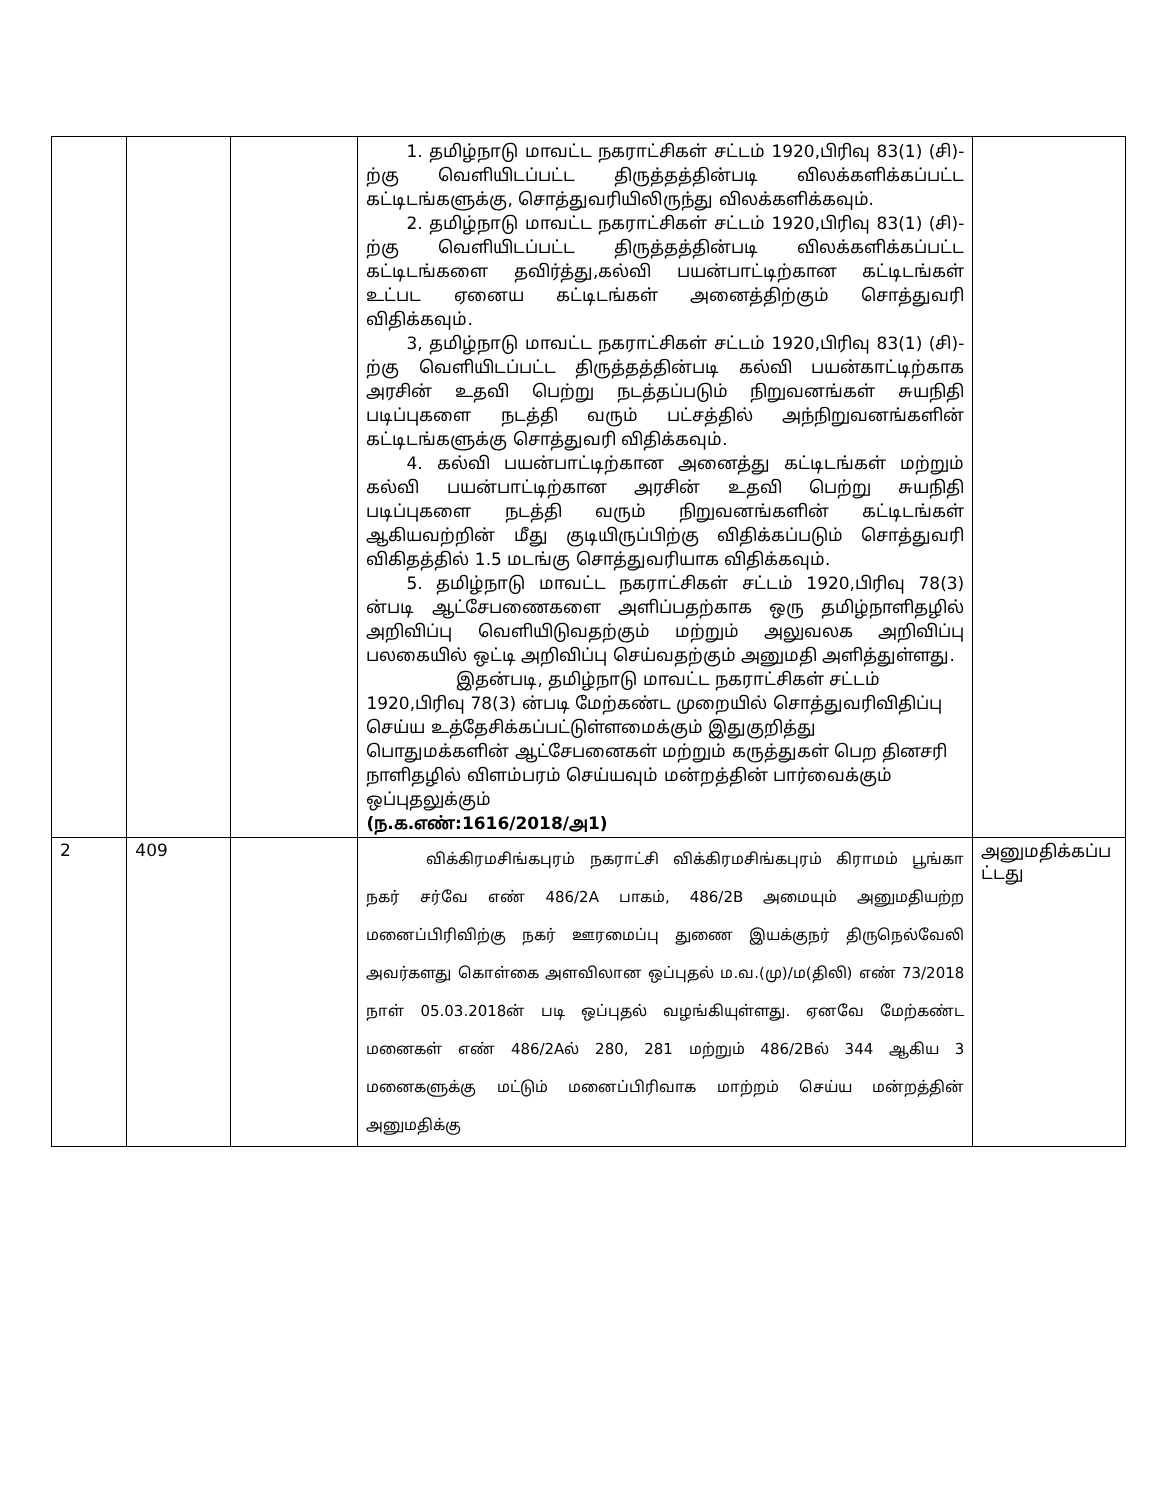| | | | 1. தமிழ்நாடு மாவட்ட நகராட்சிகள் சட்டம் 1920,பிரிவு 83(1) (சி)- ற்கு வெளியிடப்பட்ட திருத்தத்தின்படி விலக்களிக்கப்பட்ட கட்டிடங்களுக்கு, சொத்துவரியிலிருந்து விலக்களிக்கவும். 2. தமிழ்நாடு மாவட்ட நகராட்சிகள் சட்டம் 1920,பிரிவு 83(1) (சி)- ற்கு வெளியிடப்பட்ட திருத்தத்தின்படி விலக்களிக்கப்பட்ட கட்டிடங்களை தவிர்த்து,கல்வி பயன்பாட்டிற்கான கட்டிடங்கள் உட்பட ஏனைய கட்டிடங்கள் அனைத்திற்கும் சொத்துவரி விதிக்கவும். 3, தமிழ்நாடு மாவட்ட நகராட்சிகள் சட்டம் 1920,பிரிவு 83(1) (சி)- ற்கு வெளியிடப்பட்ட திருத்தத்தின்படி கல்வி பயன்காட்டிற்காக அரசின் உதவி பெற்று நடத்தப்படும் நிறுவனங்கள் சுயநிதி படிப்புகளை நடத்தி வரும் பட்சத்தில் அந்நிறுவனங்களின் கட்டிடங்களுக்கு சொத்துவரி விதிக்கவும். 4. கல்வி பயன்பாட்டிற்கான அனைத்து கட்டிடங்கள் மற்றும் கல்வி பயன்பாட்டிற்கான அரசின் உதவி பெற்று சுயநிதி படிப்புகளை நடத்தி வரும் நிறுவனங்களின் கட்டிடங்கள் ஆகியவற்றின் மீது குடியிருப்பிற்கு விதிக்கப்படும் சொத்துவரி விகிதத்தில் 1.5 மடங்கு சொத்துவரியாக விதிக்கவும். 5. தமிழ்நாடு மாவட்ட நகராட்சிகள் சட்டம் 1920,பிரிவு 78(3) ன்படி ஆட்சேபணைகளை அளிப்பதற்காக ஒரு தமிழ்நாளிதழில் அறிவிப்பு வெளியிடுவதற்கும் மற்றும் அலுவலக அறிவிப்பு பலகையில் ஒட்டி அறிவிப்பு செய்வதற்கும் அனுமதி அளித்துள்ளது. இதன்படி, தமிழ்நாடு மாவட்ட நகராட்சிகள் சட்டம் 1920,பிரிவு 78(3) ன்படி மேற்கண்ட முறையில் சொத்துவரிவிதிப்பு செய்ய உத்தேசிக்கப்பட்டுள்ளமைக்கும் இதுகுறித்து பொதுமக்களின் ஆட்சேபனைகள் மற்றும் கருத்துகள் பெற தினசரி நாளிதழில் விளம்பரம் செய்யவும் மன்றத்தின் பார்வைக்கும் ஒப்புதலுக்கும் (ந.க.எண்:1616/2018/அ1) | |
| 2 | 409 | | விக்கிரமசிங்கபுரம் நகராட்சி விக்கிரமசிங்கபுரம் கிராமம் பூங்கா நகர் சர்வே எண் 486/2A பாகம், 486/2B அமையும் அனுமதியற்ற மனைப்பிரிவிற்கு நகர் ஊரமைப்பு துணை இயக்குநர் திருநெல்வேலி அவர்களது கொள்கை அளவிலான ஒப்புதல் ம.வ.(மு)/ம(திலி) எண் 73/2018 நாள் 05.03.2018ன் படி ஒப்புதல் வழங்கியுள்ளது. ஏனவே மேற்கண்ட மனைகள் எண் 486/2Aல் 280, 281 மற்றும் 486/2Bல் 344 ஆகிய 3 மனைகளுக்கு மட்டும் மனைப்பிரிவாக மாற்றம் செய்ய மன்றத்தின் அனுமதிக்கு | அனுமதிக்கப்ப ட்டது |